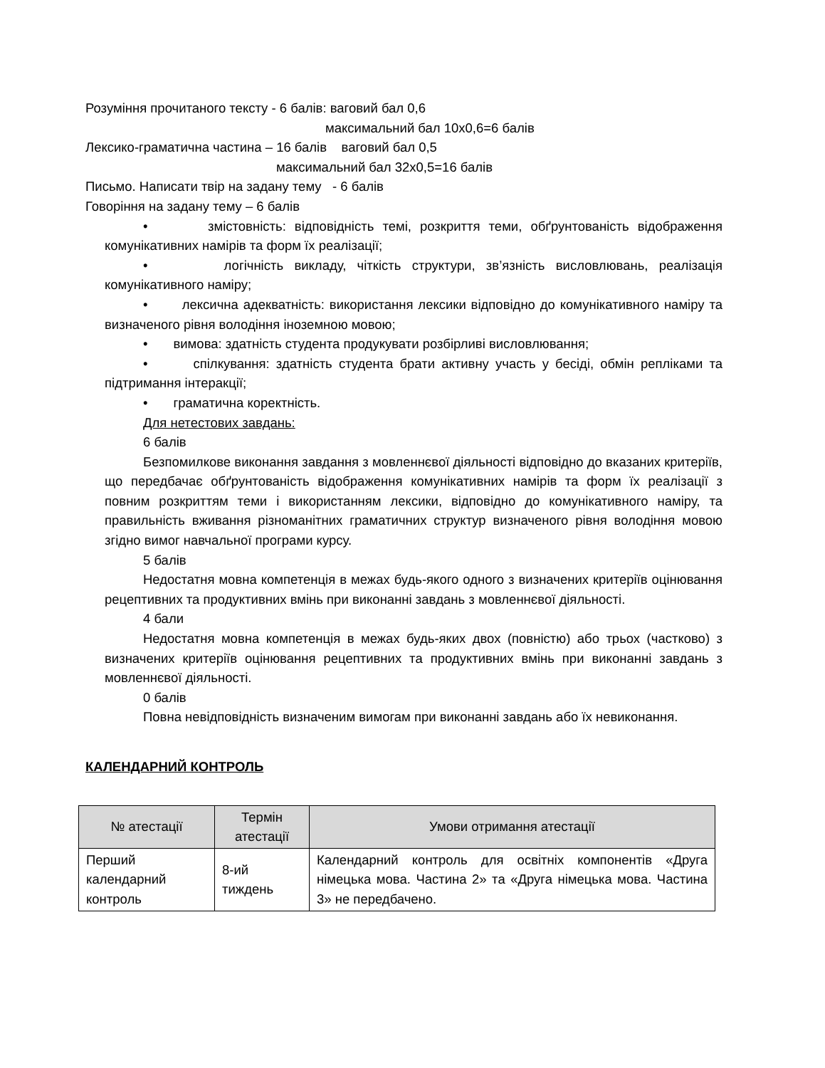Розуміння прочитаного тексту - 6 балів: ваговий бал 0,6
максимальний бал 10х0,6=6 балів
Лексико-граматична частина – 16 балів ваговий бал 0,5
максимальний бал 32х0,5=16 балів
Письмо. Написати твір на задану тему - 6 балів
Говоріння на задану тему – 6 балів
• змістовність: відповідність темі, розкриття теми, обґрунтованість відображення комунікативних намірів та форм їх реалізації;
• логічність викладу, чіткість структури, зв’язність висловлювань, реалізація комунікативного наміру;
• лексична адекватність: використання лексики відповідно до комунікативного наміру та визначеного рівня володіння іноземною мовою;
• вимова: здатність студента продукувати розбірливі висловлювання;
• спілкування: здатність студента брати активну участь у бесіді, обмін репліками та підтримання інтеракції;
• граматична коректність.
Для нетестових завдань:
6 балів
Безпомилкове виконання завдання з мовленнєвої діяльності відповідно до вказаних критеріїв, що передбачає обґрунтованість відображення комунікативних намірів та форм їх реалізації з повним розкриттям теми і використанням лексики, відповідно до комунікативного наміру, та правильність вживання різноманітних граматичних структур визначеного рівня володіння мовою згідно вимог навчальної програми курсу.
5 балів
Недостатня мовна компетенція в межах будь-якого одного з визначених критеріїв оцінювання рецептивних та продуктивних вмінь при виконанні завдань з мовленнєвої діяльності.
4 бали
Недостатня мовна компетенція в межах будь-яких двох (повністю) або трьох (частково) з визначених критеріїв оцінювання рецептивних та продуктивних вмінь при виконанні завдань з мовленнєвої діяльності.
0 балів
Повна невідповідність визначеним вимогам при виконанні завдань або їх невиконання.
КАЛЕНДАРНИЙ КОНТРОЛЬ
| № атестації | Термін атестації | Умови отримання атестації |
| --- | --- | --- |
| Перший календарний контроль | 8-ий тиждень | Календарний контроль для освітніх компонентів «Друга німецька мова. Частина 2» та «Друга німецька мова. Частина 3» не передбачено. |